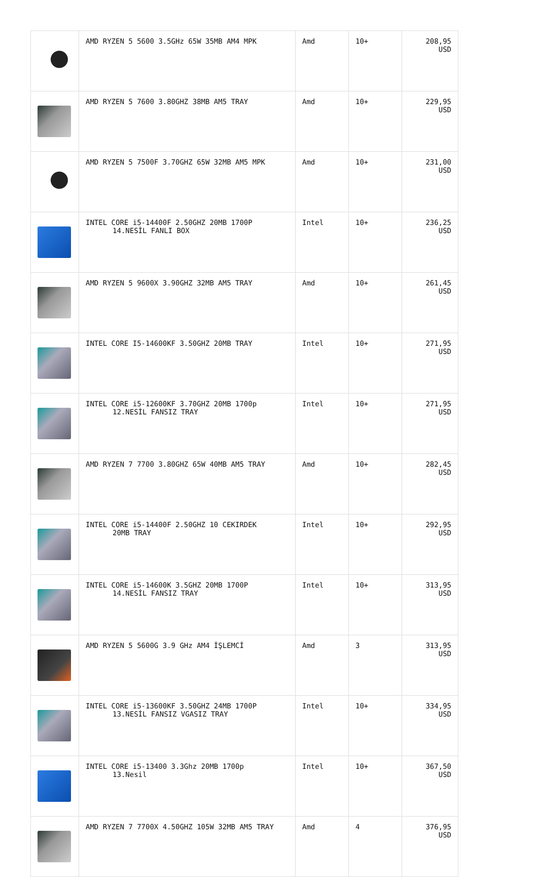| | AMD RYZEN 5 5600 3.5GHz 65W 35MB AM4 MPK | Amd | 10+ | 208,95 USD |
| | AMD RYZEN 5 7600 3.80GHZ 38MB AM5 TRAY | Amd | 10+ | 229,95 USD |
| | AMD RYZEN 5 7500F 3.70GHZ 65W 32MB AM5 MPK | Amd | 10+ | 231,00 USD |
| | INTEL CORE i5-14400F 2.50GHZ 20MB 1700P 14.NESİL FANLI BOX | Intel | 10+ | 236,25 USD |
| | AMD RYZEN 5 9600X 3.90GHZ 32MB AM5 TRAY | Amd | 10+ | 261,45 USD |
| | INTEL CORE I5-14600KF 3.50GHZ 20MB TRAY | Intel | 10+ | 271,95 USD |
| | INTEL CORE i5-12600KF 3.70GHZ 20MB 1700p 12.NESİL FANSIZ TRAY | Intel | 10+ | 271,95 USD |
| | AMD RYZEN 7 7700 3.80GHZ 65W 40MB AM5 TRAY | Amd | 10+ | 282,45 USD |
| | INTEL CORE i5-14400F 2.50GHZ 10 CEKIRDEK 20MB TRAY | Intel | 10+ | 292,95 USD |
| | INTEL CORE i5-14600K 3.5GHZ 20MB 1700P 14.NESİL FANSIZ TRAY | Intel | 10+ | 313,95 USD |
| | AMD RYZEN 5 5600G 3.9 GHz AM4 İŞLEMCİ | Amd | 3 | 313,95 USD |
| | INTEL CORE i5-13600KF 3.50GHZ 24MB 1700P 13.NESİL FANSIZ VGASIZ TRAY | Intel | 10+ | 334,95 USD |
| | INTEL CORE i5-13400 3.3Ghz 20MB 1700p 13.Nesil | Intel | 10+ | 367,50 USD |
| | AMD RYZEN 7 7700X 4.50GHZ 105W 32MB AM5 TRAY | Amd | 4 | 376,95 USD |